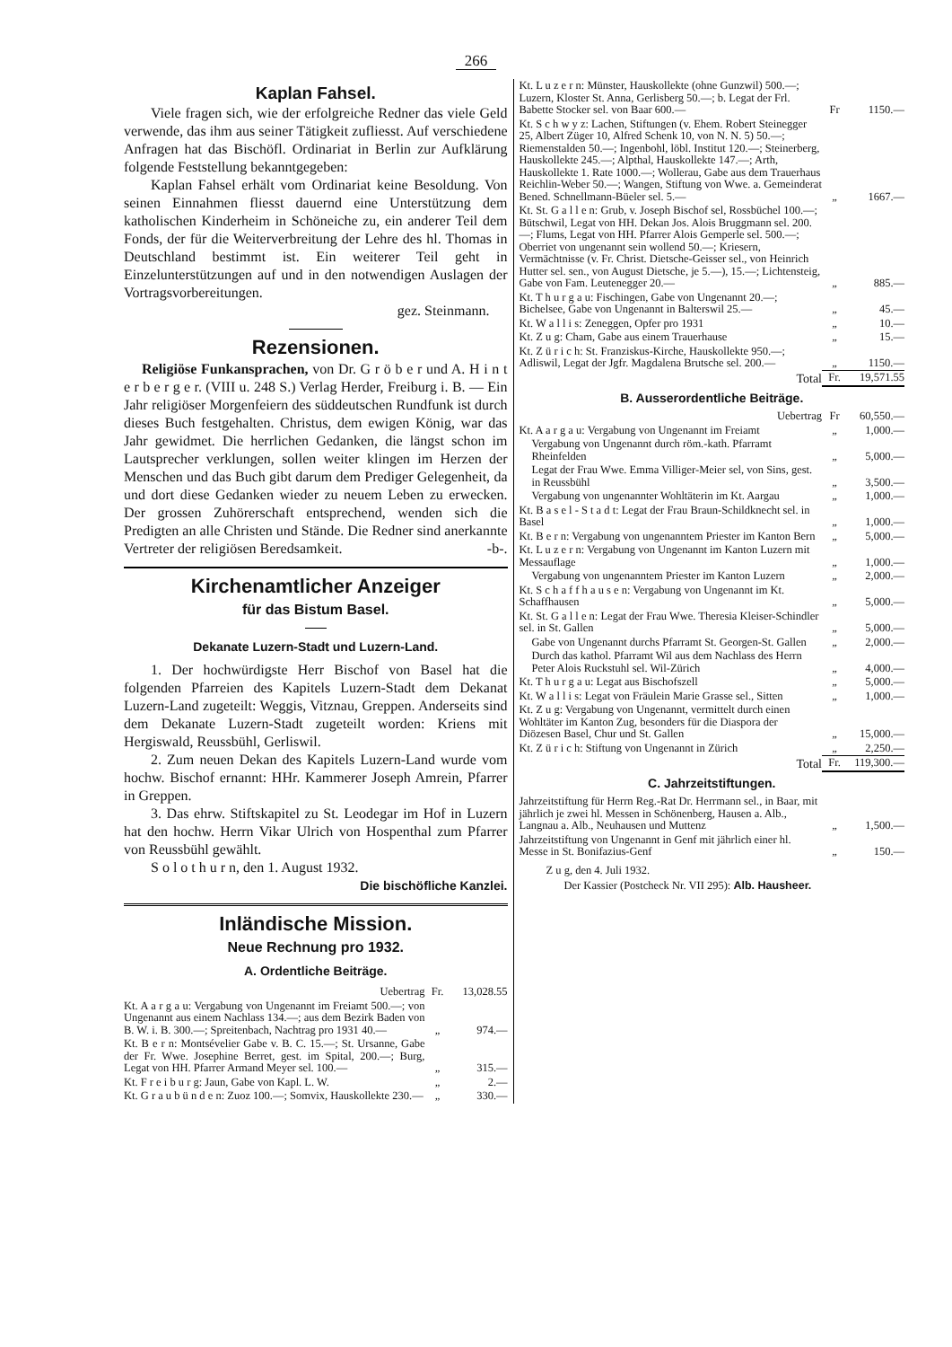266
Kaplan Fahsel.
Viele fragen sich, wie der erfolgreiche Redner das viele Geld verwende, das ihm aus seiner Tätigkeit zufliesst. Auf verschiedene Anfragen hat das Bischöfl. Ordinariat in Berlin zur Aufklärung folgende Feststellung bekanntgegeben:
Kaplan Fahsel erhält vom Ordinariat keine Besoldung. Von seinen Einnahmen fliesst dauernd eine Unterstützung dem katholischen Kinderheim in Schöneiche zu, ein anderer Teil dem Fonds, der für die Weiterverbreitung der Lehre des hl. Thomas in Deutschland bestimmt ist. Ein weiterer Teil geht in Einzelunterstützungen auf und in den notwendigen Auslagen der Vortragsvorbereitungen.
gez. Steinmann.
Rezensionen.
Religiöse Funkansprachen, von Dr. G r ö b e r und A. H i n t e r b e r g e r. (VIII u. 248 S.) Verlag Herder, Freiburg i. B. — Ein Jahr religiöser Morgenfeiern des süddeutschen Rundfunk ist durch dieses Buch festgehalten. Christus, dem ewigen König, war das Jahr gewidmet. Die herrlichen Gedanken, die längst schon im Lautsprecher verklungen, sollen weiter klingen im Herzen der Menschen und das Buch gibt darum dem Prediger Gelegenheit, da und dort diese Gedanken wieder zu neuem Leben zu erwecken. Der grossen Zuhörerschaft entsprechend, wenden sich die Predigten an alle Christen und Stände. Die Redner sind anerkannte Vertreter der religiösen Beredsamkeit. -b-.
Kirchenamtlicher Anzeiger
für das Bistum Basel.
Dekanate Luzern-Stadt und Luzern-Land.
1. Der hochwürdigste Herr Bischof von Basel hat die folgenden Pfarreien des Kapitels Luzern-Stadt dem Dekanat Luzern-Land zugeteilt: Weggis, Vitznau, Greppen. Anderseits sind dem Dekanate Luzern-Stadt zugeteilt worden: Kriens mit Hergiswald, Reussbühl, Gerliswil.
2. Zum neuen Dekan des Kapitels Luzern-Land wurde vom hochw. Bischof ernannt: HHr. Kammerer Joseph Amrein, Pfarrer in Greppen.
3. Das ehrw. Stiftskapitel zu St. Leodegar im Hof in Luzern hat den hochw. Herrn Vikar Ulrich von Hospenthal zum Pfarrer von Reussbühl gewählt.
S o l o t h u r n, den 1. August 1932.
Die bischöfliche Kanzlei.
Inländische Mission.
Neue Rechnung pro 1932.
A. Ordentliche Beiträge.
| Uebertrag | Fr. | 13,028.55 |
| Kt. A a r g a u: Vergabung von Ungenannt im Freiamt 500.—; von Ungenannt aus einem Nachlass 134.—; aus dem Bezirk Baden von B. W. i. B. 300.—; Spreitenbach, Nachtrag pro 1931 40.— | „ | 974.— |
| Kt. B e r n: Montsévelier Gabe v. B. C. 15.—; St. Ursanne, Gabe der Fr. Wwe. Josephine Berret, gest. im Spital, 200.—; Burg, Legat von HH. Pfarrer Armand Meyer sel. 100.— | „ | 315.— |
| Kt. F r e i b u r g: Jaun, Gabe von Kapl. L. W. | „ | 2.— |
| Kt. G r a u b ü n d e n: Zuoz 100.—; Somvix, Hauskollekte 230.— | „ | 330.— |
| Kt. L u z e r n: Münster, Hauskollekte (ohne Gunzwil) 500.—; Luzern, Kloster St. Anna, Gerlisberg 50.—; b. Legat der Frl. Babette Stocker sel. von Baar 600.— | Fr | 1150.— |
| Kt. S c h w y z: Lachen, Stiftungen (v. Ehem. Robert Steinegger 25, Albert Züger 10, Alfred Schenk 10, von N. N. 5) 50.—; Riemenstalden 50.—; Ingenbohl, löbl. Institut 120.—; Steinerberg, Hauskollekte 245.—; Alpthal, Hauskollekte 147.—; Arth, Hauskollekte 1. Rate 1000.—; Wollerau, Gabe aus dem Trauerhaus Reichlin-Weber 50.—; Wangen, Stiftung von Wwe. a. Gemeinderat Bened. Schnellmann-Büeler sel. 5.— | „ | 1667.— |
| Kt. St. G a l l e n: Grub, v. Joseph Bischof sel, Rossbüchel 100.—; Bütschwil, Legat von HH. Dekan Jos. Alois Bruggmann sel. 200.—; Flums, Legat von HH. Pfarrer Alois Gemperle sel. 500.—; Oberriet von ungenannt sein wollend 50.—; Kriesern, Vermächtnisse (v. Fr. Christ. Dietsche-Geisser sel., von Heinrich Hutter sel. sen., von August Dietsche, je 5.—), 15.—; Lichtensteig, Gabe von Fam. Leutenegger 20.— | „ | 885.— |
| Kt. T h u r g a u: Fischingen, Gabe von Ungenannt 20.—; Bichelsee, Gabe von Ungenannt in Balterswil 25.— | „ | 45.— |
| Kt. W a l l i s: Zeneggen, Opfer pro 1931 | „ | 10.— |
| Kt. Z u g: Cham, Gabe aus einem Trauerhause | „ | 15.— |
| Kt. Z ü r i c h: St. Franziskus-Kirche, Hauskollekte 950.—; Adliswil, Legat der Jgfr. Magdalena Brutsche sel. 200.— | „ | 1150.— |
| Total | Fr. | 19,571.55 |
B. Ausserordentliche Beiträge.
| Uebertrag | Fr | 60,550.— |
| Kt. A a r g a u: Vergabung von Ungenannt im Freiamt | „ | 1,000.— |
| Vergabung von Ungenannt durch röm.-kath. Pfarramt Rheinfelden | „ | 5,000.— |
| Legat der Frau Wwe. Emma Villiger-Meier sel, von Sins, gest. in Reussbühl | „ | 3,500.— |
| Vergabung von ungenannter Wohltäterin im Kt. Aargau | „ | 1,000.— |
| Kt. B a s e l - S t a d t: Legat der Frau Braun-Schildknecht sel. in Basel | „ | 1,000.— |
| Kt. B e r n: Vergabung von ungenanntem Priester im Kanton Bern | „ | 5,000.— |
| Kt. L u z e r n: Vergabung von Ungenannt im Kanton Luzern mit Messauflage | „ | 1,000.— |
| Vergabung von ungenanntem Priester im Kanton Luzern | „ | 2,000.— |
| Kt. S c h a f f h a u s e n: Vergabung von Ungenannt im Kt. Schaffhausen | „ | 5,000.— |
| Kt. St. G a l l e n: Legat der Frau Wwe. Theresia Kleiser-Schindler sel. in St. Gallen | „ | 5,000.— |
| Gabe von Ungenannt durchs Pfarramt St. Georgen-St. Gallen | „ | 2,000.— |
| Durch das kathol. Pfarramt Wil aus dem Nachlass des Herrn Peter Alois Ruckstuhl sel. Wil-Zürich | „ | 4,000.— |
| Kt. T h u r g a u: Legat aus Bischofszell | „ | 5,000.— |
| Kt. W a l l i s: Legat von Fräulein Marie Grasse sel., Sitten | „ | 1,000.— |
| Kt. Z u g: Vergabung von Ungenannt, vermittelt durch einen Wohltäter im Kanton Zug, besonders für die Diaspora der Diözesen Basel, Chur und St. Gallen | „ | 15,000.— |
| Kt. Z ü r i c h: Stiftung von Ungenannt in Zürich | „ | 2,250.— |
| Total | Fr. | 119,300.— |
C. Jahrzeitstiftungen.
| Jahrzeitstiftung für Herrn Reg.-Rat Dr. Herrmann sel., in Baar, mit jährlich je zwei hl. Messen in Schönenberg, Hausen a. Alb., Langnau a. Alb., Neuhausen und Muttenz | „ | 1,500.— |
| Jahrzeitstiftung von Ungenannt in Genf mit jährlich einer hl. Messe in St. Bonifazius-Genf | „ | 150.— |
Z u g, den 4. Juli 1932.
Der Kassier (Postcheck Nr. VII 295): Alb. Hausheer.